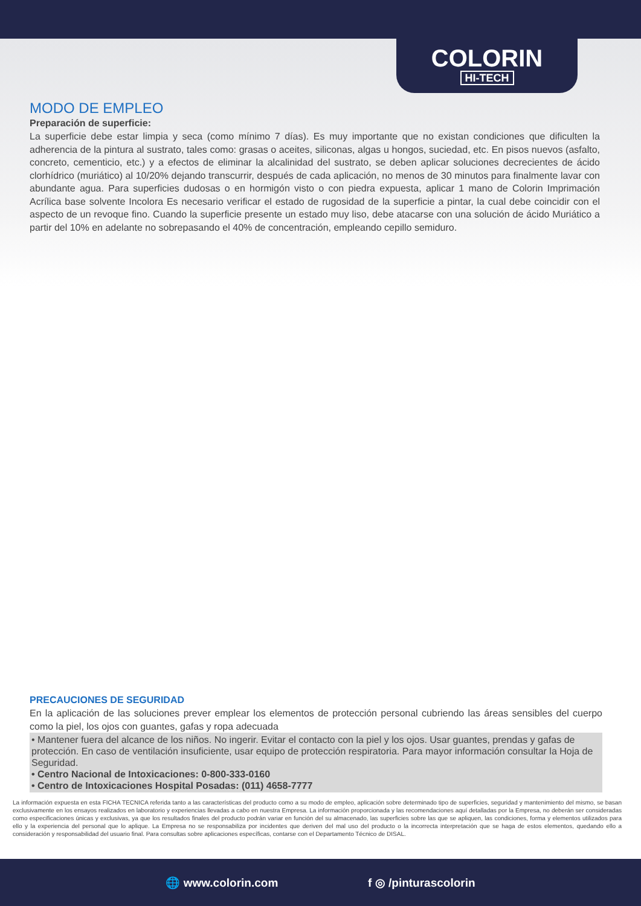COLORIN
HI-TECH
MODO DE EMPLEO
Preparación de superficie:
La superficie debe estar limpia y seca (como mínimo 7 días). Es muy importante que no existan condiciones que dificulten la adherencia de la pintura al sustrato, tales como: grasas o aceites, siliconas, algas u hongos, suciedad, etc. En pisos nuevos (asfalto, concreto, cementicio, etc.) y a efectos de eliminar la alcalinidad del sustrato, se deben aplicar soluciones decrecientes de ácido clorhídrico (muriático) al 10/20% dejando transcurrir, después de cada aplicación, no menos de 30 minutos para finalmente lavar con abundante agua. Para superficies dudosas o en hormigón visto o con piedra expuesta, aplicar 1 mano de Colorin Imprimación Acrílica base solvente Incolora Es necesario verificar el estado de rugosidad de la superficie a pintar, la cual debe coincidir con el aspecto de un revoque fino. Cuando la superficie presente un estado muy liso, debe atacarse con una solución de ácido Muriático a partir del 10% en adelante no sobrepasando el 40% de concentración, empleando cepillo semiduro.
PRECAUCIONES DE SEGURIDAD
En la aplicación de las soluciones prever emplear los elementos de protección personal cubriendo las áreas sensibles del cuerpo como la piel, los ojos con guantes, gafas y ropa adecuada
• Mantener fuera del alcance de los niños. No ingerir. Evitar el contacto con la piel y los ojos. Usar guantes, prendas y gafas de protección. En caso de ventilación insuficiente, usar equipo de protección respiratoria. Para mayor información consultar la Hoja de Seguridad.
• Centro Nacional de Intoxicaciones: 0-800-333-0160
• Centro de Intoxicaciones Hospital Posadas: (011) 4658-7777
La información expuesta en esta FICHA TECNICA referida tanto a las características del producto como a su modo de empleo, aplicación sobre determinado tipo de superficies, seguridad y mantenimiento del mismo, se basan exclusivamente en los ensayos realizados en laboratorio y experiencias llevadas a cabo en nuestra Empresa. La información proporcionada y las recomendaciones aquí detalladas por la Empresa, no deberán ser consideradas como especificaciones únicas y exclusivas, ya que los resultados finales del producto podrán variar en función del su almacenado, las superficies sobre las que se apliquen, las condiciones, forma y elementos utilizados para ello y la experiencia del personal que lo aplique. La Empresa no se responsabiliza por incidentes que deriven del mal uso del producto o la incorrecta interpretación que se haga de estos elementos, quedando ello a consideración y responsabilidad del usuario final. Para consultas sobre aplicaciones específicas, contarse con el Departamento Técnico de DISAL.
🌐 www.colorin.com f ◎ /pinturascolorin